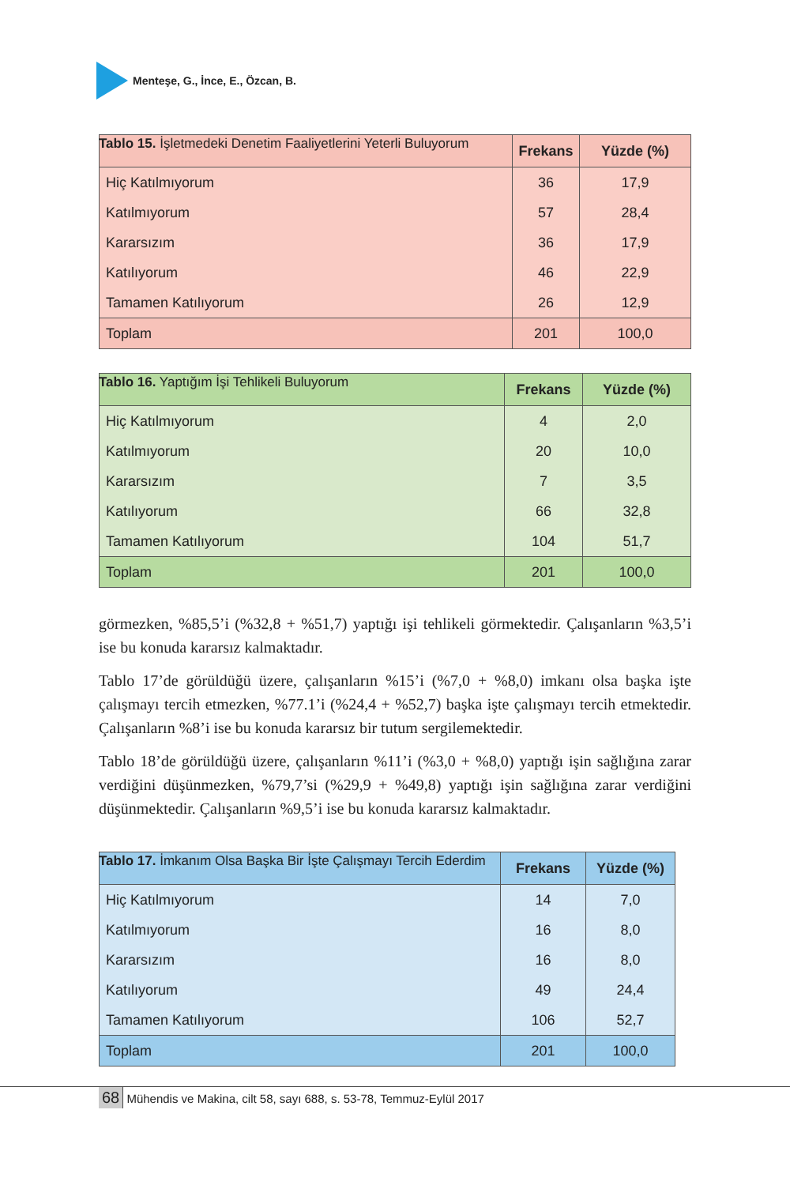Menteşe, G., İnce, E., Özcan, B.
Tablo 15. İşletmedeki Denetim Faaliyetlerini Yeterli Buluyorum
| | Frekans | Yüzde (%) |
| --- | --- | --- |
| Hiç Katılmıyorum | 36 | 17,9 |
| Katılmıyorum | 57 | 28,4 |
| Kararsızım | 36 | 17,9 |
| Katılıyorum | 46 | 22,9 |
| Tamamen Katılıyorum | 26 | 12,9 |
| Toplam | 201 | 100,0 |
Tablo 16. Yaptığım İşi Tehlikeli Buluyorum
| | Frekans | Yüzde (%) |
| --- | --- | --- |
| Hiç Katılmıyorum | 4 | 2,0 |
| Katılmıyorum | 20 | 10,0 |
| Kararsızım | 7 | 3,5 |
| Katılıyorum | 66 | 32,8 |
| Tamamen Katılıyorum | 104 | 51,7 |
| Toplam | 201 | 100,0 |
görmezken, %85,5’i (%32,8 + %51,7) yaptığı işi tehlikeli görmektedir. Çalışanların %3,5’i ise bu konuda kararsız kalmaktadır.
Tablo 17’de görüldüğü üzere, çalışanların %15’i (%7,0 + %8,0) imkanı olsa başka işte çalışmayı tercih etmezken, %77.1’i (%24,4 + %52,7) başka işte çalışmayı tercih etmektedir. Çalışanların %8’i ise bu konuda kararsız bir tutum sergilemektedir.
Tablo 18’de görüldüğü üzere, çalışanların %11’i (%3,0 + %8,0) yaptığı işin sağlığına zarar verdiğini düşünmezken, %79,7’si (%29,9 + %49,8) yaptığı işin sağlığına zarar verdiğini düşünmektedir. Çalışanların %9,5’i ise bu konuda kararsız kalmaktadır.
Tablo 17. İmkanım Olsa Başka Bir İşte Çalışmayı Tercih Ederdim
| | Frekans | Yüzde (%) |
| --- | --- | --- |
| Hiç Katılmıyorum | 14 | 7,0 |
| Katılmıyorum | 16 | 8,0 |
| Kararsızım | 16 | 8,0 |
| Katılıyorum | 49 | 24,4 |
| Tamamen Katılıyorum | 106 | 52,7 |
| Toplam | 201 | 100,0 |
68 Mühendis ve Makina, cilt 58, sayı 688, s. 53-78, Temmuz-Eylül 2017